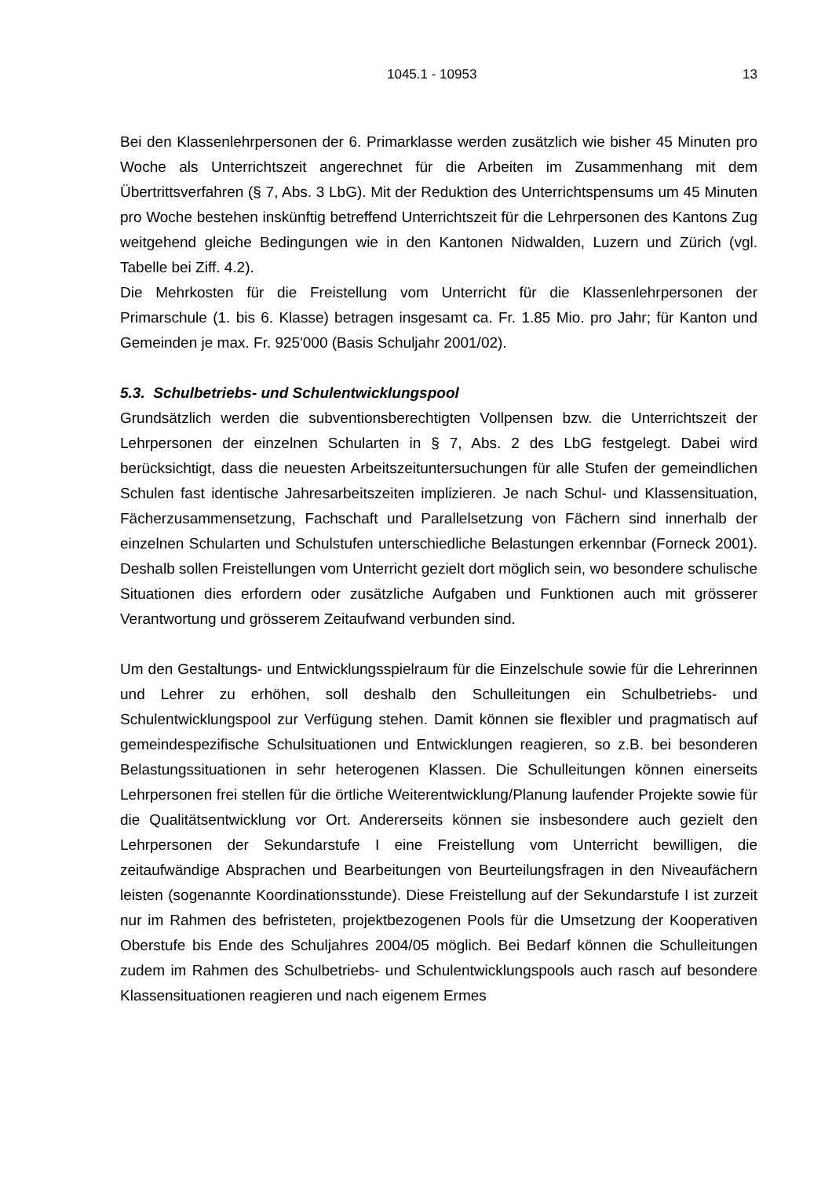1045.1 - 10953 13
Bei den Klassenlehrpersonen der 6. Primarklasse werden zusätzlich wie bisher 45 Minuten pro Woche als Unterrichtszeit angerechnet für die Arbeiten im Zusammenhang mit dem Übertrittsverfahren (§ 7, Abs. 3 LbG). Mit der Reduktion des Unterrichtspensums um 45 Minuten pro Woche bestehen inskünftig betreffend Unterrichtszeit für die Lehrpersonen des Kantons Zug weitgehend gleiche Bedingungen wie in den Kantonen Nidwalden, Luzern und Zürich (vgl. Tabelle bei Ziff. 4.2).
Die Mehrkosten für die Freistellung vom Unterricht für die Klassenlehrpersonen der Primarschule (1. bis 6. Klasse) betragen insgesamt ca. Fr. 1.85 Mio. pro Jahr; für Kanton und Gemeinden je max. Fr. 925'000 (Basis Schuljahr 2001/02).
5.3. Schulbetriebs- und Schulentwicklungspool
Grundsätzlich werden die subventionsberechtigten Vollpensen bzw. die Unterrichtszeit der Lehrpersonen der einzelnen Schularten in § 7, Abs. 2 des LbG festgelegt. Dabei wird berücksichtigt, dass die neuesten Arbeitszeituntersuchungen für alle Stufen der gemeindlichen Schulen fast identische Jahresarbeitszeiten implizieren. Je nach Schul- und Klassensituation, Fächerzusammensetzung, Fachschaft und Parallelsetzung von Fächern sind innerhalb der einzelnen Schularten und Schulstufen unterschiedliche Belastungen erkennbar (Forneck 2001). Deshalb sollen Freistellungen vom Unterricht gezielt dort möglich sein, wo besondere schulische Situationen dies erfordern oder zusätzliche Aufgaben und Funktionen auch mit grösserer Verantwortung und grösserem Zeitaufwand verbunden sind.
Um den Gestaltungs- und Entwicklungsspielraum für die Einzelschule sowie für die Lehrerinnen und Lehrer zu erhöhen, soll deshalb den Schulleitungen ein Schulbetriebs- und Schulentwicklungspool zur Verfügung stehen. Damit können sie flexibler und pragmatisch auf gemeindespezifische Schulsituationen und Entwicklungen reagieren, so z.B. bei besonderen Belastungssituationen in sehr heterogenen Klassen. Die Schulleitungen können einerseits Lehrpersonen frei stellen für die örtliche Weiterentwicklung/Planung laufender Projekte sowie für die Qualitätsentwicklung vor Ort. Andererseits können sie insbesondere auch gezielt den Lehrpersonen der Sekundarstufe I eine Freistellung vom Unterricht bewilligen, die zeitaufwändige Absprachen und Bearbeitungen von Beurteilungsfragen in den Niveaufächern leisten (sogenannte Koordinationsstunde). Diese Freistellung auf der Sekundarstufe I ist zurzeit nur im Rahmen des befristeten, projektbezogenen Pools für die Umsetzung der Kooperativen Oberstufe bis Ende des Schuljahres 2004/05 möglich. Bei Bedarf können die Schulleitungen zudem im Rahmen des Schulbetriebs- und Schulentwicklungspools auch rasch auf besondere Klassensituationen reagieren und nach eigenem Ermes